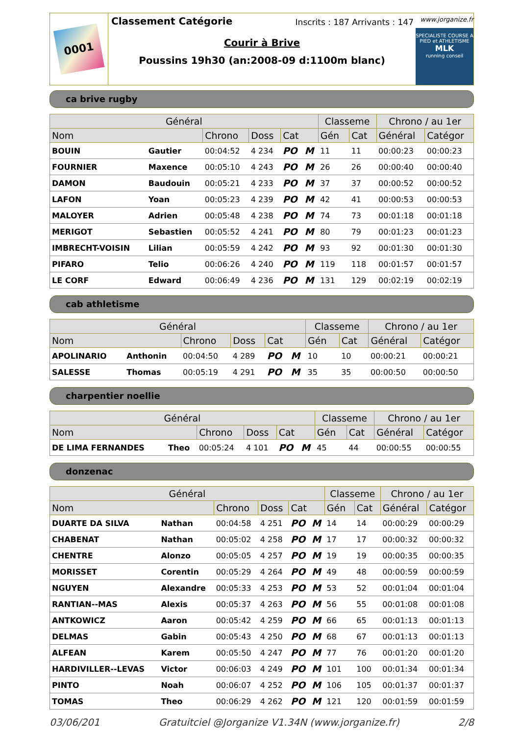0001
Classement Catégorie
Inscrits : 187 Arrivants : 147
Courir à Brive
Poussins 19h30 (an:2008-09 d:1100m blanc)
www.jorganize.fr
SPECIALISTE COURSE A PIED et ATHLETISME
MLK
running conseil
ca brive rugby
| Général | | | | | | Classeme | | Chrono / au 1er | |
| --- | --- | --- | --- | --- | --- | --- | --- | --- | --- |
| Nom | | Chrono | Doss | Cat | | Gén | Cat | Général | Catégor |
| BOUIN | Gautier | 00:04:52 | 4 234 | PO | M | 11 | 11 | 00:00:23 | 00:00:23 |
| FOURNIER | Maxence | 00:05:10 | 4 243 | PO | M | 26 | 26 | 00:00:40 | 00:00:40 |
| DAMON | Baudouin | 00:05:21 | 4 233 | PO | M | 37 | 37 | 00:00:52 | 00:00:52 |
| LAFON | Yoan | 00:05:23 | 4 239 | PO | M | 42 | 41 | 00:00:53 | 00:00:53 |
| MALOYER | Adrien | 00:05:48 | 4 238 | PO | M | 74 | 73 | 00:01:18 | 00:01:18 |
| MERIGOT | Sebastien | 00:05:52 | 4 241 | PO | M | 80 | 79 | 00:01:23 | 00:01:23 |
| IMBRECHT-VOISIN | Lilian | 00:05:59 | 4 242 | PO | M | 93 | 92 | 00:01:30 | 00:01:30 |
| PIFARO | Telio | 00:06:26 | 4 240 | PO | M | 119 | 118 | 00:01:57 | 00:01:57 |
| LE CORF | Edward | 00:06:49 | 4 236 | PO | M | 131 | 129 | 00:02:19 | 00:02:19 |
cab athletisme
| Général | | | | | | Classeme | | Chrono / au 1er | |
| --- | --- | --- | --- | --- | --- | --- | --- | --- | --- |
| Nom | | Chrono | Doss | Cat | | Gén | Cat | Général | Catégor |
| APOLINARIO | Anthonin | 00:04:50 | 4 289 | PO | M | 10 | 10 | 00:00:21 | 00:00:21 |
| SALESSE | Thomas | 00:05:19 | 4 291 | PO | M | 35 | 35 | 00:00:50 | 00:00:50 |
charpentier noellie
| Général | | | | | | Classeme | | Chrono / au 1er | |
| --- | --- | --- | --- | --- | --- | --- | --- | --- | --- |
| Nom | | Chrono | Doss | Cat | | Gén | Cat | Général | Catégor |
| DE LIMA FERNANDES | Theo | 00:05:24 | 4 101 | PO | M | 45 | 44 | 00:00:55 | 00:00:55 |
donzenac
| Général | | | | | | Classeme | | Chrono / au 1er | |
| --- | --- | --- | --- | --- | --- | --- | --- | --- | --- |
| Nom | | Chrono | Doss | Cat | | Gén | Cat | Général | Catégor |
| DUARTE DA SILVA | Nathan | 00:04:58 | 4 251 | PO | M | 14 | 14 | 00:00:29 | 00:00:29 |
| CHABENAT | Nathan | 00:05:02 | 4 258 | PO | M | 17 | 17 | 00:00:32 | 00:00:32 |
| CHENTRE | Alonzo | 00:05:05 | 4 257 | PO | M | 19 | 19 | 00:00:35 | 00:00:35 |
| MORISSET | Corentin | 00:05:29 | 4 264 | PO | M | 49 | 48 | 00:00:59 | 00:00:59 |
| NGUYEN | Alexandre | 00:05:33 | 4 253 | PO | M | 53 | 52 | 00:01:04 | 00:01:04 |
| RANTIAN--MAS | Alexis | 00:05:37 | 4 263 | PO | M | 56 | 55 | 00:01:08 | 00:01:08 |
| ANTKOWICZ | Aaron | 00:05:42 | 4 259 | PO | M | 66 | 65 | 00:01:13 | 00:01:13 |
| DELMAS | Gabin | 00:05:43 | 4 250 | PO | M | 68 | 67 | 00:01:13 | 00:01:13 |
| ALFEAN | Karem | 00:05:50 | 4 247 | PO | M | 77 | 76 | 00:01:20 | 00:01:20 |
| HARDIVILLER--LEVAS | Victor | 00:06:03 | 4 249 | PO | M | 101 | 100 | 00:01:34 | 00:01:34 |
| PINTO | Noah | 00:06:07 | 4 252 | PO | M | 106 | 105 | 00:01:37 | 00:01:37 |
| TOMAS | Theo | 00:06:29 | 4 262 | PO | M | 121 | 120 | 00:01:59 | 00:01:59 |
03/06/201 Gratuitciel @Jorganize V1.34N (www.jorganize.fr) 2/8